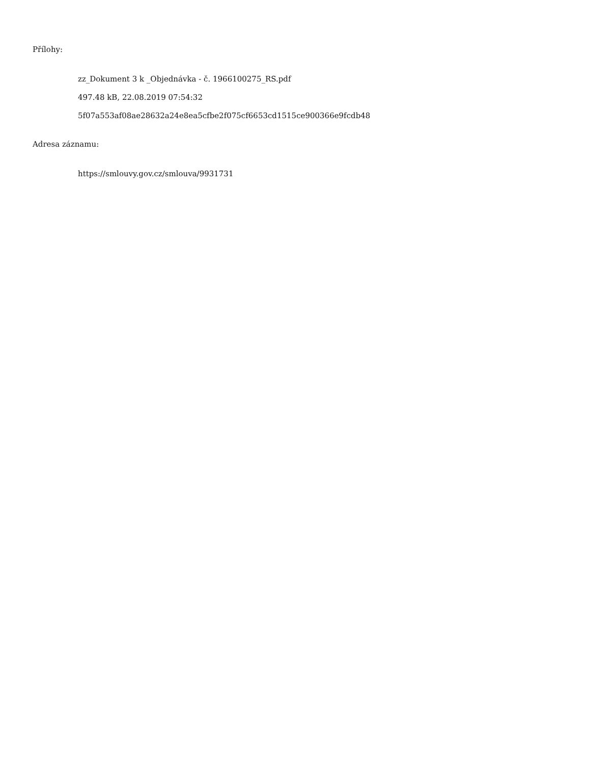Přílohy:
zz_Dokument 3 k _Objednávka - č. 1966100275_RS.pdf
497.48 kB, 22.08.2019 07:54:32
5f07a553af08ae28632a24e8ea5cfbe2f075cf6653cd1515ce900366e9fcdb48
Adresa záznamu:
https://smlouvy.gov.cz/smlouva/9931731